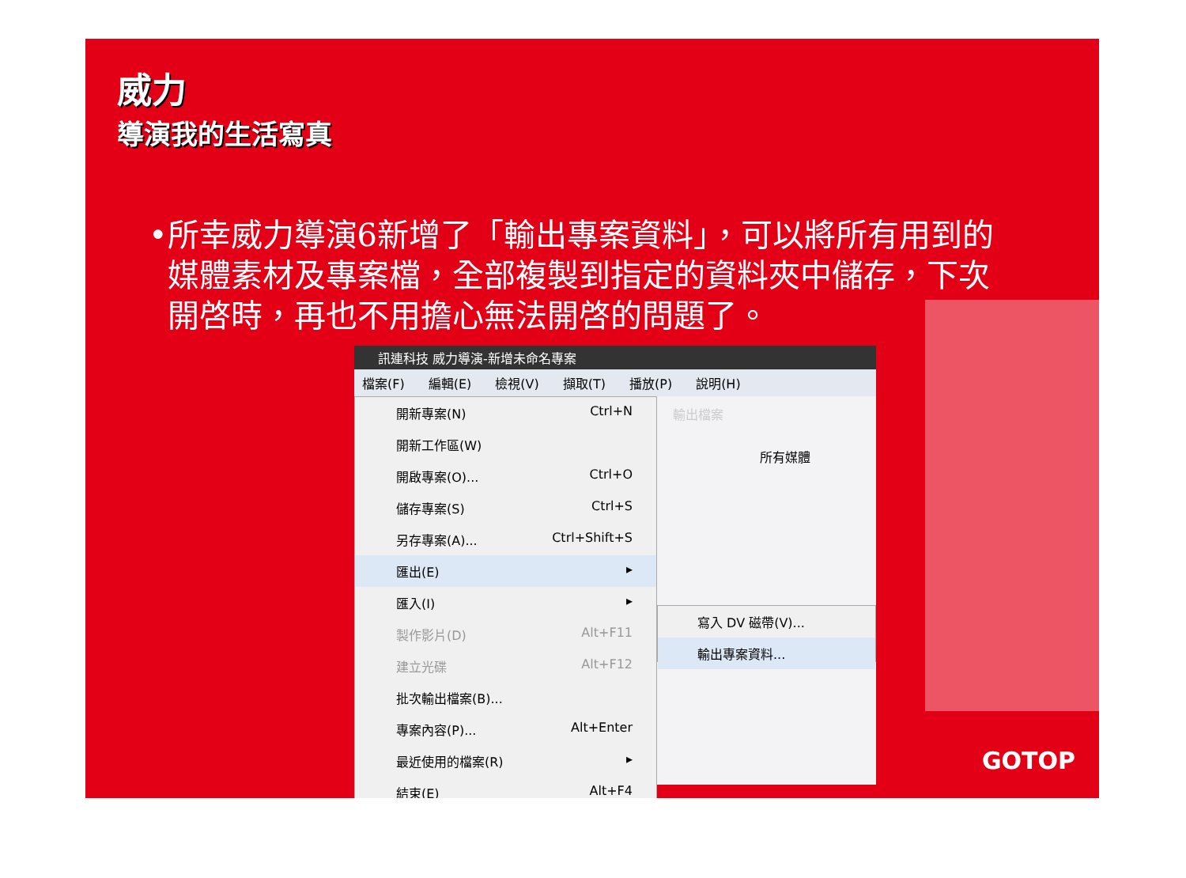威力
導演我的生活寫真
• 所幸威力導演6新增了「輸出專案資料」，可以將所有用到的媒體素材及專案檔，全部複製到指定的資料夾中儲存，下次開啓時，再也不用擔心無法開啓的問題了。
訊連科技 威力導演-新增未命名專案
檔案(F) 編輯(E) 檢視(V) 擷取(T) 播放(P) 說明(H)
開新專案(N) Ctrl+N
開新工作區(W)
開啟專案(O)... Ctrl+O
儲存專案(S) Ctrl+S
另存專案(A)... Ctrl+Shift+S
匯出(E) ▸
匯入(I) ▸
製作影片(D) Alt+F11
建立光碟 Alt+F12
批次輸出檔案(B)...
專案內容(P)... Alt+Enter
最近使用的檔案(R) ▸
結束(E) Alt+F4
輸出檔案
所有媒體
寫入 DV 磁帶(V)...
輸出專案資料...
GOTOP